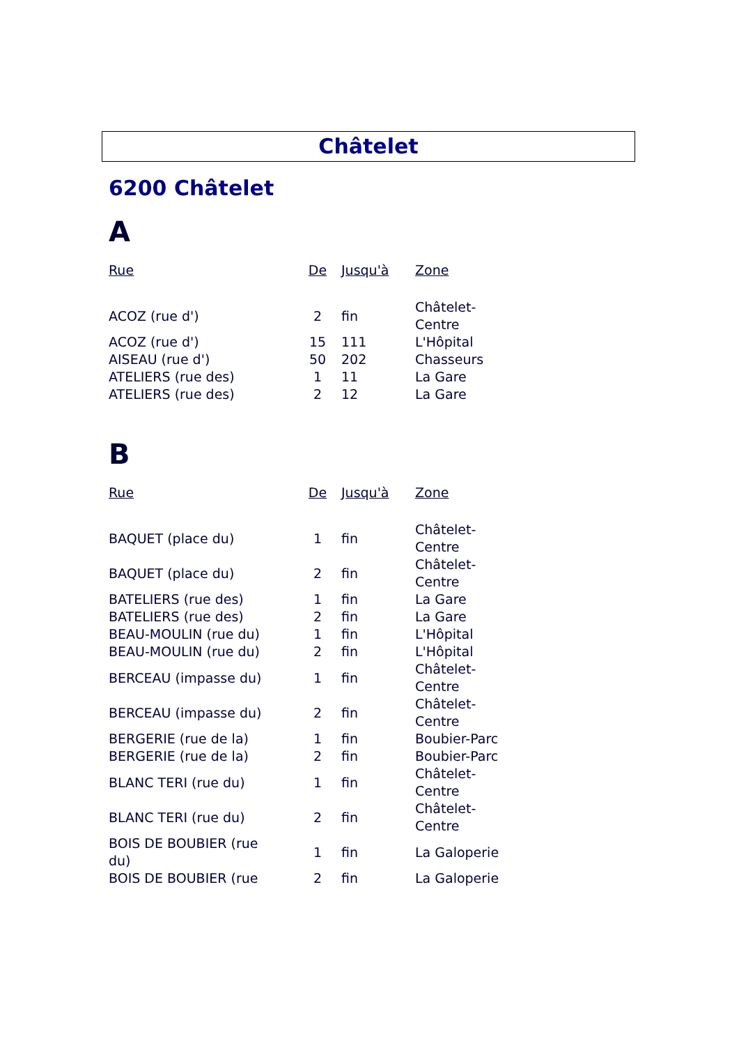Châtelet
6200 Châtelet
A
| Rue | De | Jusqu'à | Zone |
| --- | --- | --- | --- |
| ACOZ (rue d') | 2 | fin | Châtelet- Centre |
| ACOZ (rue d') | 15 | 111 | L'Hôpital |
| AISEAU (rue d') | 50 | 202 | Chasseurs |
| ATELIERS (rue des) | 1 | 11 | La Gare |
| ATELIERS (rue des) | 2 | 12 | La Gare |
B
| Rue | De | Jusqu'à | Zone |
| --- | --- | --- | --- |
| BAQUET (place du) | 1 | fin | Châtelet- Centre |
| BAQUET (place du) | 2 | fin | Châtelet- Centre |
| BATELIERS (rue des) | 1 | fin | La Gare |
| BATELIERS (rue des) | 2 | fin | La Gare |
| BEAU-MOULIN (rue du) | 1 | fin | L'Hôpital |
| BEAU-MOULIN (rue du) | 2 | fin | L'Hôpital |
| BERCEAU (impasse du) | 1 | fin | Châtelet- Centre |
| BERCEAU (impasse du) | 2 | fin | Châtelet- Centre |
| BERGERIE (rue de la) | 1 | fin | Boubier-Parc |
| BERGERIE (rue de la) | 2 | fin | Boubier-Parc |
| BLANC TERI (rue du) | 1 | fin | Châtelet- Centre |
| BLANC TERI (rue du) | 2 | fin | Châtelet- Centre |
| BOIS DE BOUBIER (rue du) | 1 | fin | La Galoperie |
| BOIS DE BOUBIER (rue | 2 | fin | La Galoperie |